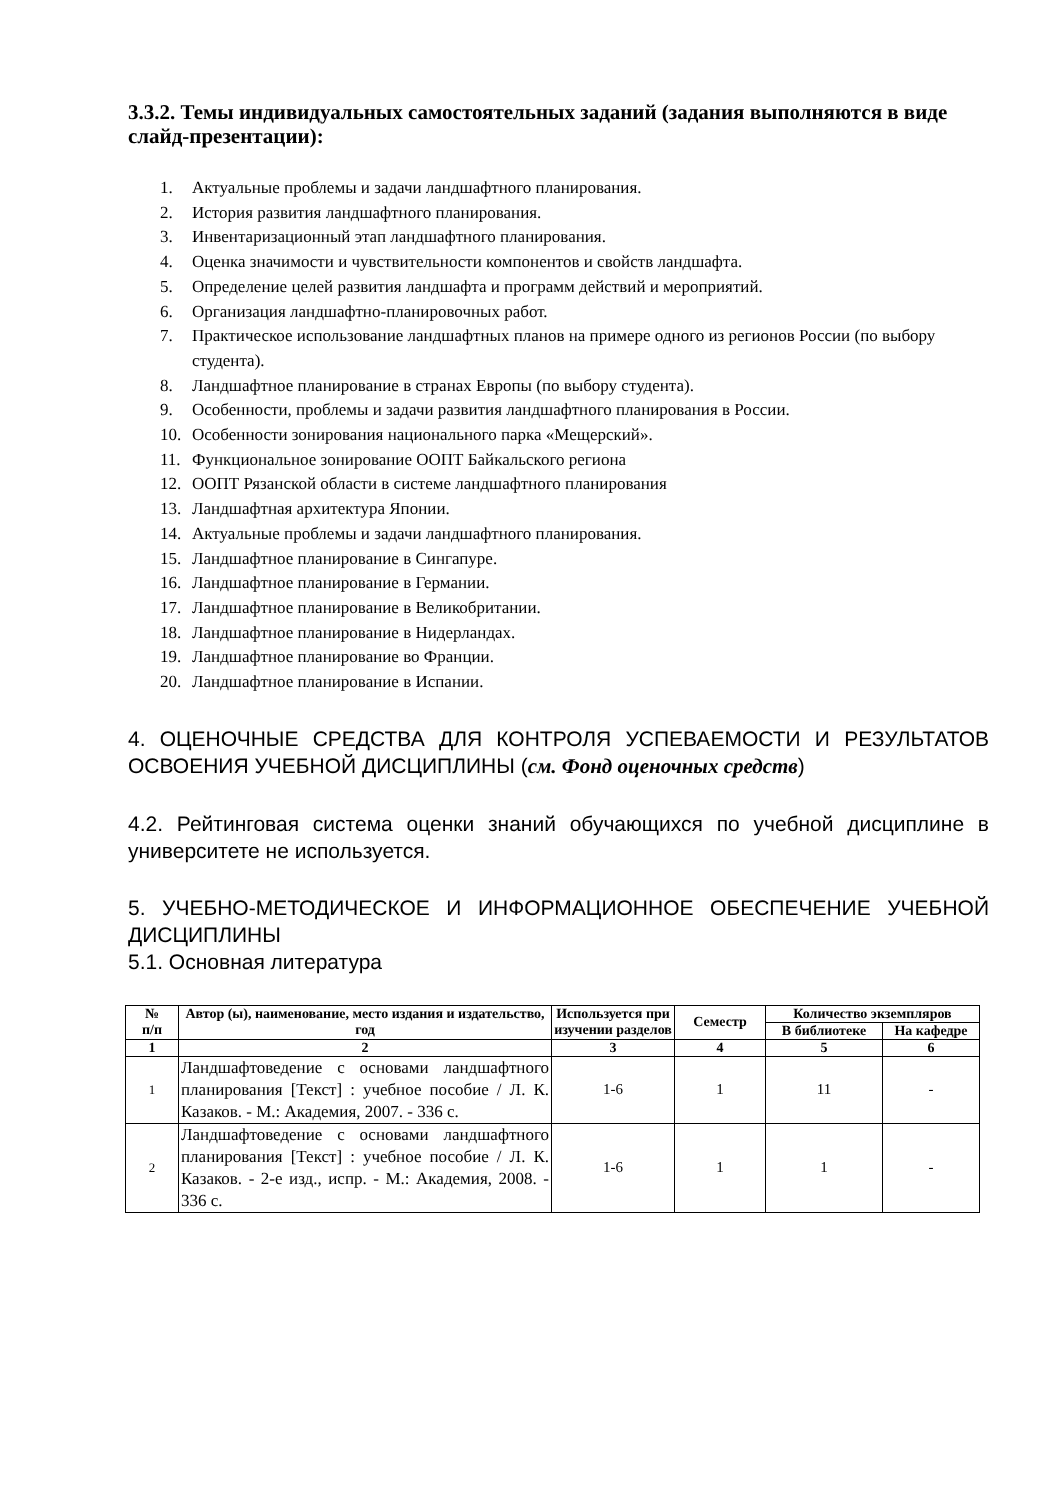3.3.2. Темы индивидуальных самостоятельных заданий (задания выполняются в виде слайд-презентации):
1. Актуальные проблемы и задачи ландшафтного планирования.
2. История развития ландшафтного планирования.
3. Инвентаризационный этап ландшафтного планирования.
4. Оценка значимости и чувствительности компонентов и свойств ландшафта.
5. Определение целей развития ландшафта и программ действий и мероприятий.
6. Организация ландшафтно-планировочных работ.
7. Практическое использование ландшафтных планов на примере одного из регионов России (по выбору студента).
8. Ландшафтное планирование в странах Европы (по выбору студента).
9. Особенности, проблемы и задачи развития ландшафтного планирования в России.
10. Особенности зонирования национального парка «Мещерский».
11. Функциональное зонирование ООПТ Байкальского региона
12. ООПТ Рязанской области в системе ландшафтного планирования
13. Ландшафтная архитектура Японии.
14. Актуальные проблемы и задачи ландшафтного планирования.
15. Ландшафтное планирование в Сингапуре.
16. Ландшафтное планирование в Германии.
17. Ландшафтное планирование в Великобритании.
18. Ландшафтное планирование в Нидерландах.
19. Ландшафтное планирование во Франции.
20. Ландшафтное планирование в Испании.
4. ОЦЕНОЧНЫЕ СРЕДСТВА ДЛЯ КОНТРОЛЯ УСПЕВАЕМОСТИ И РЕЗУЛЬТАТОВ ОСВОЕНИЯ УЧЕБНОЙ ДИСЦИПЛИНЫ (см. Фонд оценочных средств)
4.2. Рейтинговая система оценки знаний обучающихся по учебной дисциплине в университете не используется.
5. УЧЕБНО-МЕТОДИЧЕСКОЕ И ИНФОРМАЦИОННОЕ ОБЕСПЕЧЕНИЕ УЧЕБНОЙ ДИСЦИПЛИНЫ
5.1. Основная литература
| № п/п | Автор (ы), наименование, место издания и издательство, год | Используется при изучении разделов | Семестр | Количество экземпляров | |
| --- | --- | --- | --- | --- | --- |
| | | | | В библиотеке | На кафедре |
| 1 | 2 | 3 | 4 | 5 | 6 |
| 1 | Ландшафтоведение с основами ландшафтного планирования [Текст] : учебное пособие / Л. К. Казаков. - М.: Академия, 2007. - 336 с. | 1-6 | 1 | 11 | - |
| 2 | Ландшафтоведение с основами ландшафтного планирования [Текст] : учебное пособие / Л. К. Казаков. - 2-е изд., испр. - М.: Академия, 2008. - 336 с. | 1-6 | 1 | 1 | - |